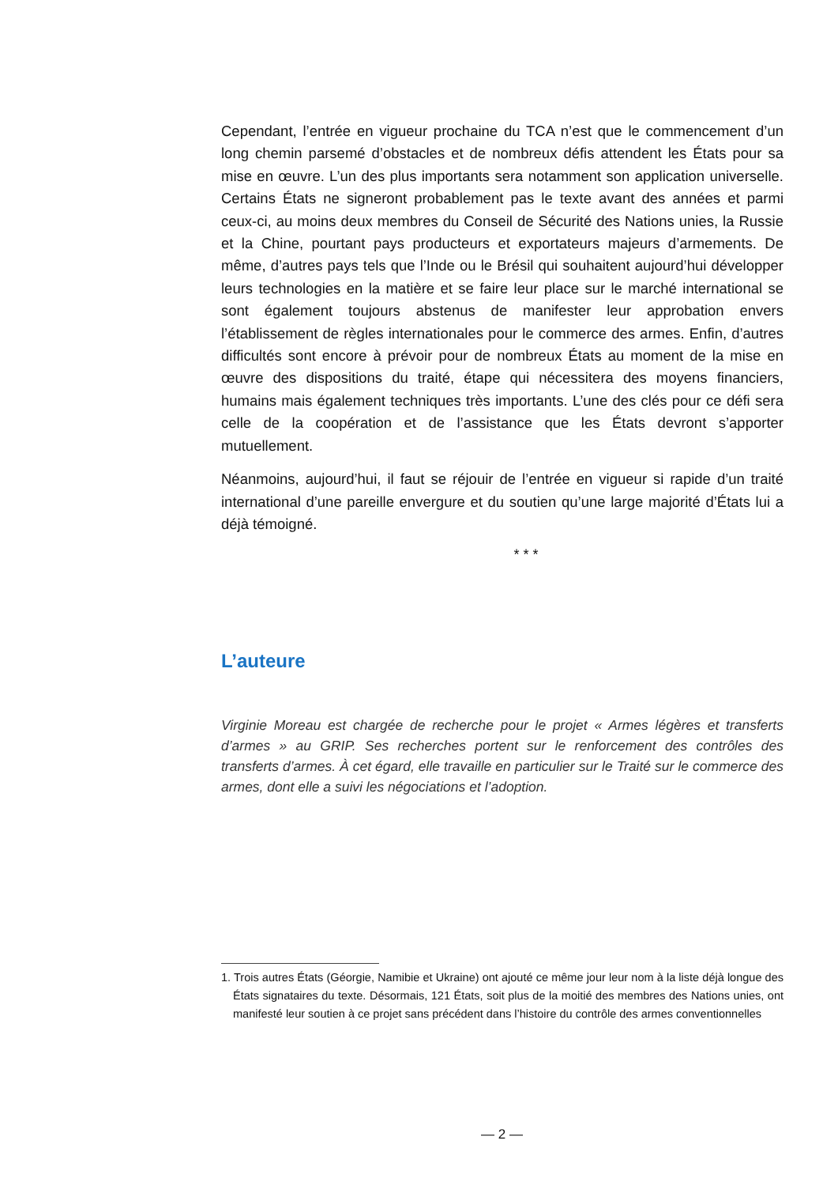Cependant, l’entrée en vigueur prochaine du TCA n’est que le commencement d’un long chemin parsemé d’obstacles et de nombreux défis attendent les États pour sa mise en œuvre. L’un des plus importants sera notamment son application universelle. Certains États ne signeront probablement pas le texte avant des années et parmi ceux-ci, au moins deux membres du Conseil de Sécurité des Nations unies, la Russie et la Chine, pourtant pays producteurs et exportateurs majeurs d’armements. De même, d’autres pays tels que l’Inde ou le Brésil qui souhaitent aujourd’hui développer leurs technologies en la matière et se faire leur place sur le marché international se sont également toujours abstenus de manifester leur approbation envers l’établissement de règles internationales pour le commerce des armes. Enfin, d’autres difficultés sont encore à prévoir pour de nombreux États au moment de la mise en œuvre des dispositions du traité, étape qui nécessitera des moyens financiers, humains mais également techniques très importants. L’une des clés pour ce défi sera celle de la coopération et de l’assistance que les États devront s’apporter mutuellement.
Néanmoins, aujourd’hui, il faut se réjouir de l’entrée en vigueur si rapide d’un traité international d’une pareille envergure et du soutien qu’une large majorité d’États lui a déjà témoigné.
* * *
L’auteure
Virginie Moreau est chargée de recherche pour le projet « Armes légères et transferts d’armes » au GRIP. Ses recherches portent sur le renforcement des contrôles des transferts d’armes. À cet égard, elle travaille en particulier sur le Traité sur le commerce des armes, dont elle a suivi les négociations et l’adoption.
1. Trois autres États (Géorgie, Namibie et Ukraine) ont ajouté ce même jour leur nom à la liste déjà longue des États signataires du texte. Désormais, 121 États, soit plus de la moitié des membres des Nations unies, ont manifesté leur soutien à ce projet sans précédent dans l’histoire du contrôle des armes conventionnelles
— 2 —